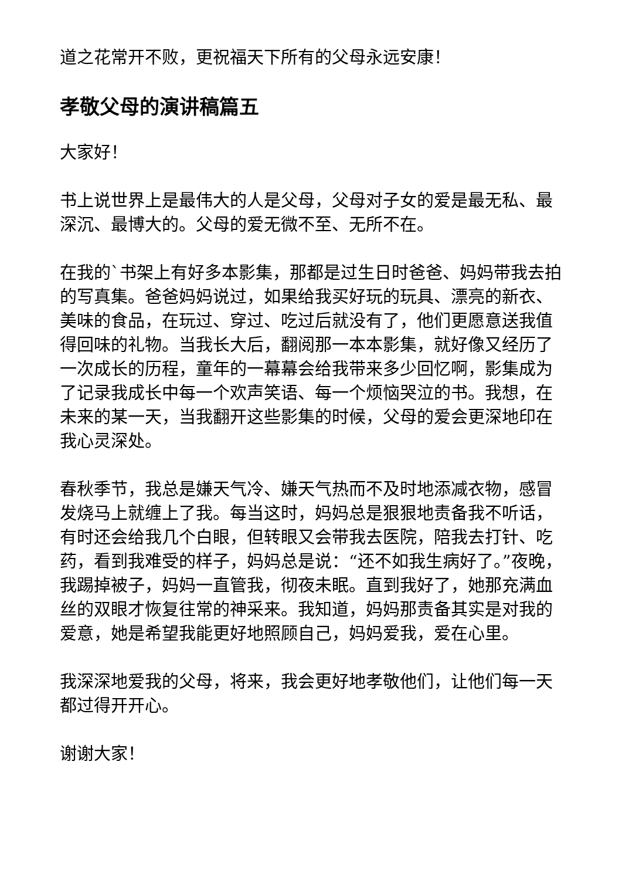道之花常开不败，更祝福天下所有的父母永远安康！
孝敬父母的演讲稿篇五
大家好！
书上说世界上是最伟大的人是父母，父母对子女的爱是最无私、最深沉、最博大的。父母的爱无微不至、无所不在。
在我的`书架上有好多本影集，那都是过生日时爸爸、妈妈带我去拍的写真集。爸爸妈妈说过，如果给我买好玩的玩具、漂亮的新衣、美味的食品，在玩过、穿过、吃过后就没有了，他们更愿意送我值得回味的礼物。当我长大后，翻阅那一本本影集，就好像又经历了一次成长的历程，童年的一幕幕会给我带来多少回忆啊，影集成为了记录我成长中每一个欢声笑语、每一个烦恼哭泣的书。我想，在未来的某一天，当我翻开这些影集的时候，父母的爱会更深地印在我心灵深处。
春秋季节，我总是嫌天气冷、嫌天气热而不及时地添减衣物，感冒发烧马上就缠上了我。每当这时，妈妈总是狠狠地责备我不听话，有时还会给我几个白眼，但转眼又会带我去医院，陪我去打针、吃药，看到我难受的样子，妈妈总是说：“还不如我生病好了。”夜晚，我踢掉被子，妈妈一直管我，彻夜未眠。直到我好了，她那充满血丝的双眼才恢复往常的神采来。我知道，妈妈那责备其实是对我的爱意，她是希望我能更好地照顾自己，妈妈爱我，爱在心里。
我深深地爱我的父母，将来，我会更好地孝敬他们，让他们每一天都过得开开心。
谢谢大家！